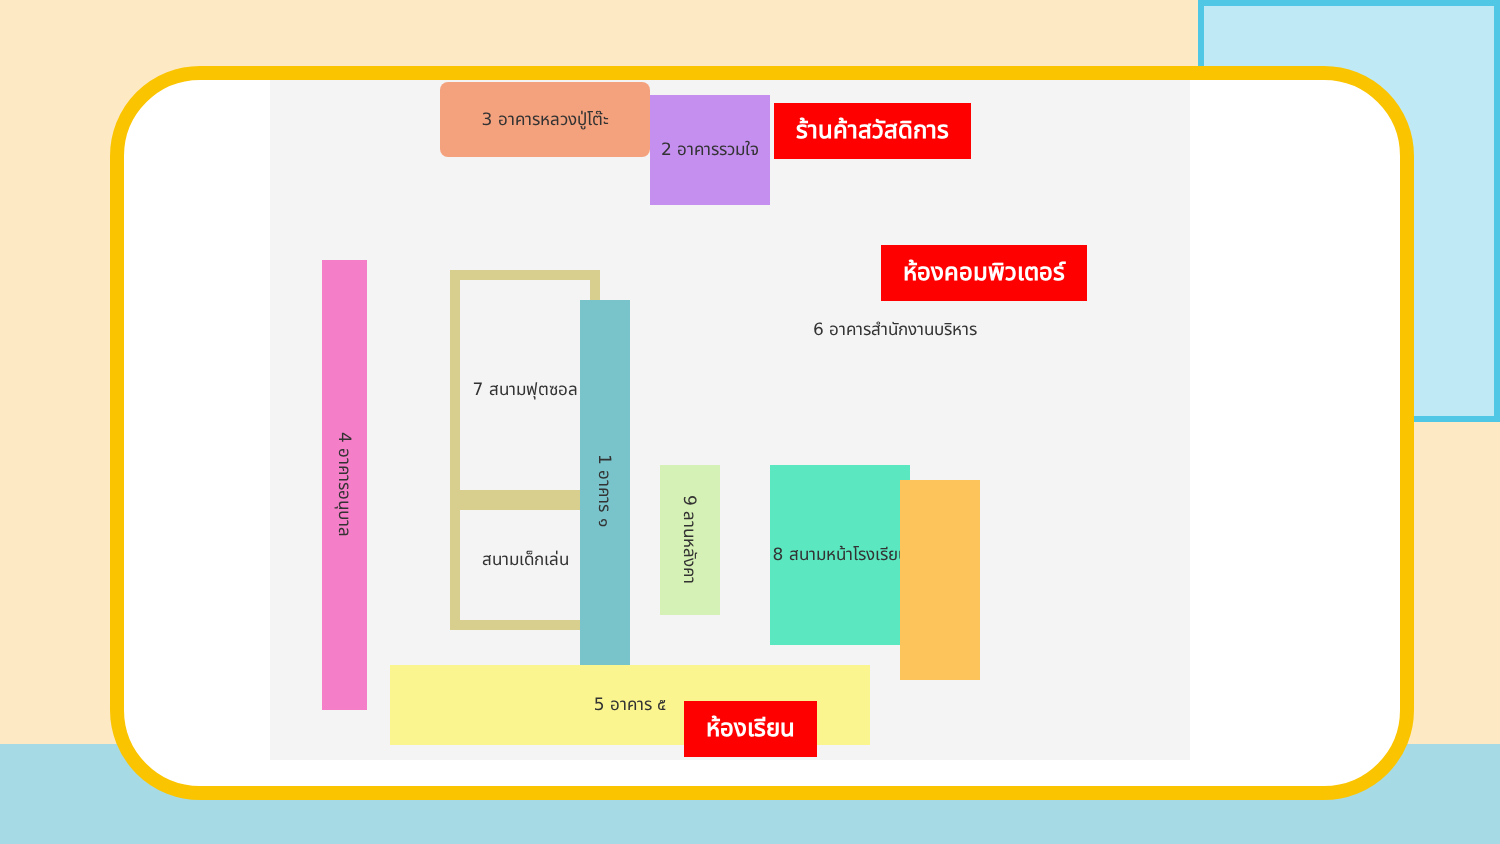3 อาคารหลวงปู่โต๊ะ
2 อาคารรวมใจ
4 อาคารอนุบาล
7 สนามฟุตซอล
สนามเด็กเล่น
1 อาคาร ๑
9 ลานหลังคา
6 อาคารสำนักงานบริหาร
8 สนามหน้าโรงเรียน
5 อาคาร ๕
ร้านค้าสวัสดิการ
ห้องคอมพิวเตอร์
ห้องเรียน